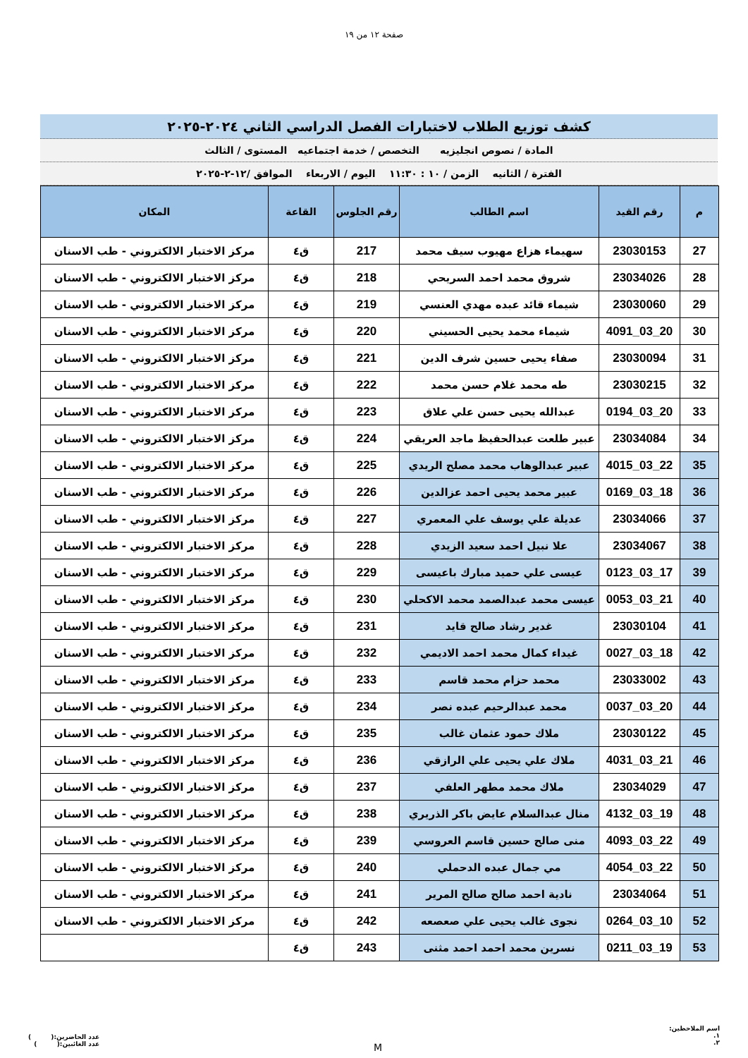صفحة ١٢ من ١٩
كشف توزيع الطلاب لاختبارات الفصل الدراسي الثاني ٢٠٢٤-٢٠٢٥
المادة / نصوص انجليزيه التخصص / خدمة اجتماعيه المستوى / الثالث
الفترة / الثانيه الزمن / ١٠ : ١١:٣٠ اليوم / الاربعاء الموافق /١٢-٢-٢٠٢٥
| م | رقم القيد | اسم الطالب | رقم الجلوس | القاعة | المكان |
| --- | --- | --- | --- | --- | --- |
| 27 | 23030153 | سهيماء هزاع مهيوب سيف محمد | 217 | ق٤ | مركز الاختبار الالكتروني - طب الاسنان |
| 28 | 23034026 | شروق محمد احمد السريحي | 218 | ق٤ | مركز الاختبار الالكتروني - طب الاسنان |
| 29 | 23030060 | شيماء قائد عبده مهدي العنسي | 219 | ق٤ | مركز الاختبار الالكتروني - طب الاسنان |
| 30 | 20_03_4091 | شيماء محمد يحيى الحسيني | 220 | ق٤ | مركز الاختبار الالكتروني - طب الاسنان |
| 31 | 23030094 | صفاء يحيى حسين شرف الدين | 221 | ق٤ | مركز الاختبار الالكتروني - طب الاسنان |
| 32 | 23030215 | طه محمد غلام حسن محمد | 222 | ق٤ | مركز الاختبار الالكتروني - طب الاسنان |
| 33 | 20_03_0194 | عبدالله يحيى حسن علي علاق | 223 | ق٤ | مركز الاختبار الالكتروني - طب الاسنان |
| 34 | 23034084 | عبير طلعت عبدالحفيظ ماجد العريقي | 224 | ق٤ | مركز الاختبار الالكتروني - طب الاسنان |
| 35 | 22_03_4015 | عبير عبدالوهاب محمد مصلح الريدي | 225 | ق٤ | مركز الاختبار الالكتروني - طب الاسنان |
| 36 | 18_03_0169 | عبير محمد يحيى احمد عزالدين | 226 | ق٤ | مركز الاختبار الالكتروني - طب الاسنان |
| 37 | 23034066 | عديلة علي يوسف علي المعمري | 227 | ق٤ | مركز الاختبار الالكتروني - طب الاسنان |
| 38 | 23034067 | علا نبيل احمد سعيد الزيدي | 228 | ق٤ | مركز الاختبار الالكتروني - طب الاسنان |
| 39 | 17_03_0123 | عيسى علي حميد مبارك باعيسى | 229 | ق٤ | مركز الاختبار الالكتروني - طب الاسنان |
| 40 | 21_03_0053 | عيسى محمد عبدالصمد محمد الاكحلي | 230 | ق٤ | مركز الاختبار الالكتروني - طب الاسنان |
| 41 | 23030104 | غدير رشاد صالح قايد | 231 | ق٤ | مركز الاختبار الالكتروني - طب الاسنان |
| 42 | 18_03_0027 | غيداء كمال محمد احمد الاديمي | 232 | ق٤ | مركز الاختبار الالكتروني - طب الاسنان |
| 43 | 23033002 | محمد حزام محمد قاسم | 233 | ق٤ | مركز الاختبار الالكتروني - طب الاسنان |
| 44 | 20_03_0037 | محمد عبدالرحيم عبده نصر | 234 | ق٤ | مركز الاختبار الالكتروني - طب الاسنان |
| 45 | 23030122 | ملاك حمود عثمان غالب | 235 | ق٤ | مركز الاختبار الالكتروني - طب الاسنان |
| 46 | 21_03_4031 | ملاك علي يحيى علي الرازقي | 236 | ق٤ | مركز الاختبار الالكتروني - طب الاسنان |
| 47 | 23034029 | ملاك محمد مطهر العلفي | 237 | ق٤ | مركز الاختبار الالكتروني - طب الاسنان |
| 48 | 19_03_4132 | منال عبدالسلام عايض باكر الذريري | 238 | ق٤ | مركز الاختبار الالكتروني - طب الاسنان |
| 49 | 22_03_4093 | منى صالح حسين قاسم العروسي | 239 | ق٤ | مركز الاختبار الالكتروني - طب الاسنان |
| 50 | 22_03_4054 | مي جمال عبده الدحملي | 240 | ق٤ | مركز الاختبار الالكتروني - طب الاسنان |
| 51 | 23034064 | نادية احمد صالح صالح المرير | 241 | ق٤ | مركز الاختبار الالكتروني - طب الاسنان |
| 52 | 10_03_0264 | نجوى غالب يحيى علي صعصعه | 242 | ق٤ | مركز الاختبار الالكتروني - طب الاسنان |
| 53 | 19_03_0211 | نسرين محمد احمد احمد مثنى | 243 | ق٤ | |
اسم الملاحظين:
١.
٢.
M
عدد الحاضرين:( )
عدد الغائبين:( )